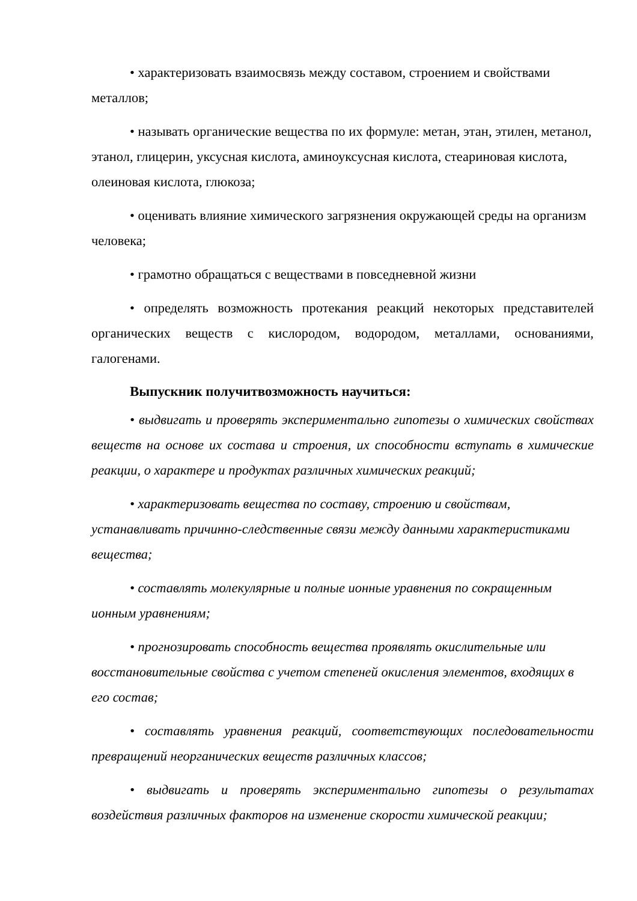• характеризовать взаимосвязь между составом, строением и свойствами металлов;
• называть органические вещества по их формуле: метан, этан, этилен, метанол, этанол, глицерин, уксусная кислота, аминоуксусная кислота, стеариновая кислота, олеиновая кислота, глюкоза;
• оценивать влияние химического загрязнения окружающей среды на организм человека;
• грамотно обращаться с веществами в повседневной жизни
• определять возможность протекания реакций некоторых представителей органических веществ с кислородом, водородом, металлами, основаниями, галогенами.
Выпускник получитвозможность научиться:
• выдвигать и проверять экспериментально гипотезы о химических свойствах веществ на основе их состава и строения, их способности вступать в химические реакции, о характере и продуктах различных химических реакций;
• характеризовать вещества по составу, строению и свойствам, устанавливать причинно-следственные связи между данными характеристиками вещества;
• составлять молекулярные и полные ионные уравнения по сокращенным ионным уравнениям;
• прогнозировать способность вещества проявлять окислительные или восстановительные свойства с учетом степеней окисления элементов, входящих в его состав;
• составлять уравнения реакций, соответствующих последовательности превращений неорганических веществ различных классов;
• выдвигать и проверять экспериментально гипотезы о результатах воздействия различных факторов на изменение скорости химической реакции;